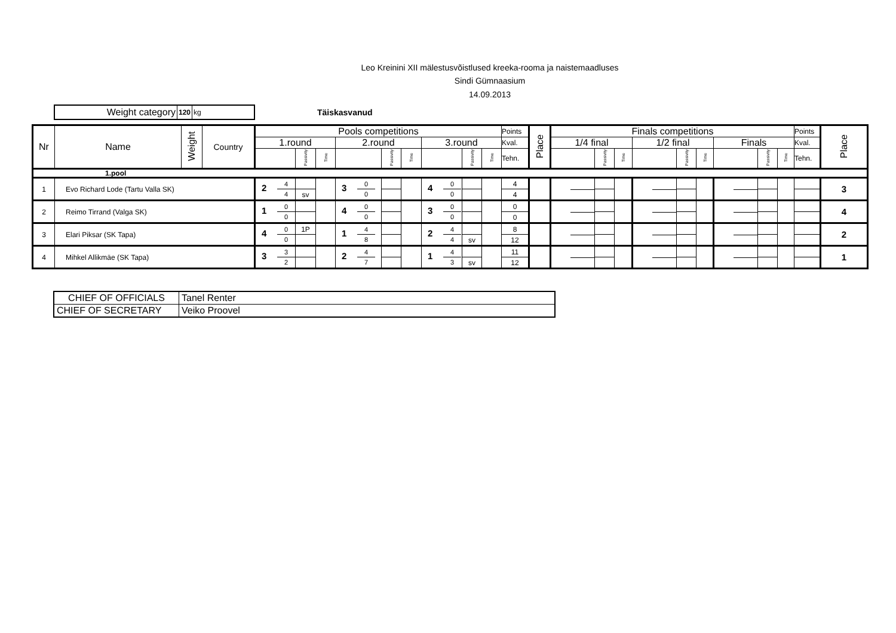Leo Kreinini XII mälestusvõistlused kreeka-rooma ja naistemaadluses
Sindi Gümnaasium
14.09.2013
Weight category
120 kg
Täiskasvanud
| Nr | Name | Weight | Country | Pools competitions | | | | | | | | | Points | Place | Finals competitions | | | | | | | | | Points | Place |
| | | | | 1.round | | | 2.round | | | 3.round | | | Kval. | | 1/4 final | | | 1/2 final | | | Finals | | | Kval. | |
| | | | | | Passivity | Time | | Passivity | Time | | Passivity | Time | Tehn. | | | Passivity | Time | | Passivity | Time | | Passivity | Time | Tehn. | |
| 1.pool | | | | | | | | | | | | | | | | | | | | | | | | | |
| 1 | Evo Richard Lode (Tartu Valla SK) | | | 2 4 4 | | | 3 0 0 | | | 4 0 0 | | | 4 | | | | | | | | | | | | 3 |
| | | | | | sv | | | | | | | | 4 | | | | | | | | | | | | |
| 2 | Reimo Tirrand (Valga SK) | | | 1 0 0 | | | 4 0 0 | | | 3 0 0 | | | 0 | | | | | | | | | | | | 4 |
| | | | | | | | | | | | | | 0 | | | | | | | | | | | | |
| 3 | Elari Piksar (SK Tapa) | | | 4 0 0 | 1P | | 1 4 8 | | | 2 4 4 | | | 8 | | | | | | | | | | | | 2 |
| | | | | | | | | | | | sv | | 12 | | | | | | | | | | | | |
| 4 | Mihkel Allikmäe (SK Tapa) | | | 3 3 2 | | | 2 4 7 | | | 1 4 3 | | | 11 | | | | | | | | | | | | 1 |
| | | | | | | | | | | | sv | | 12 | | | | | | | | | | | | |
| CHIEF OF OFFICIALS | Tanel Renter |
| CHIEF OF SECRETARY | Veiko Proovel |